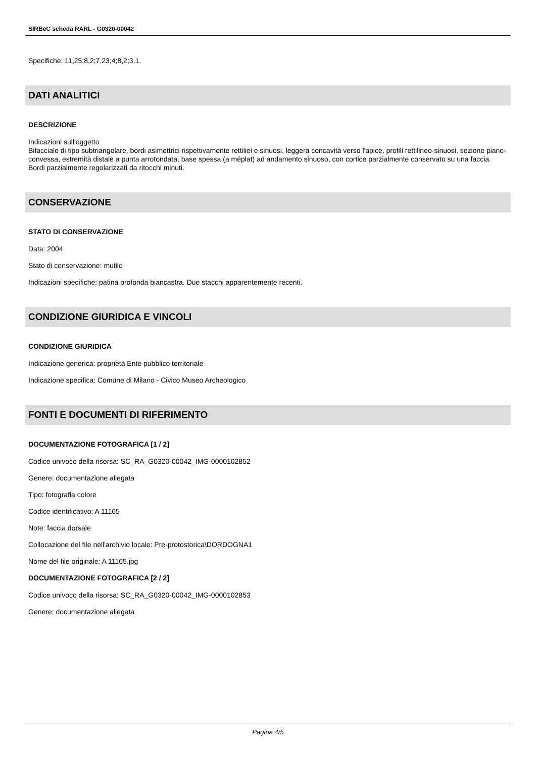SIRBeC scheda RARL - G0320-00042
Specifiche: 11,25;8,2;7,23;4;8,2;3,1.
DATI ANALITICI
DESCRIZIONE
Indicazioni sull'oggetto
Bifacciale di tipo subtriangolare, bordi asimettrici rispettivamente rettiliei e sinuosi, leggera concavità verso l'apice, profili rettilineo-sinuosi, sezione piano-convessa, estremità distale a punta arrotondata, base spessa (a méplat) ad andamento sinuoso, con cortice parzialmente conservato su una faccia. Bordi parzialmente regolarizzati da ritocchi minuti.
CONSERVAZIONE
STATO DI CONSERVAZIONE
Data: 2004
Stato di conservazione: mutilo
Indicazioni specifiche: patina profonda biancastra. Due stacchi apparentemente recenti.
CONDIZIONE GIURIDICA E VINCOLI
CONDIZIONE GIURIDICA
Indicazione generica: proprietà Ente pubblico territoriale
Indicazione specifica: Comune di Milano - Civico Museo Archeologico
FONTI E DOCUMENTI DI RIFERIMENTO
DOCUMENTAZIONE FOTOGRAFICA [1 / 2]
Codice univoco della risorsa: SC_RA_G0320-00042_IMG-0000102852
Genere: documentazione allegata
Tipo: fotografia colore
Codice identificativo: A 11165
Note: faccia dorsale
Collocazione del file nell'archivio locale: Pre-protostorica\DORDOGNA1
Nome del file originale: A 11165.jpg
DOCUMENTAZIONE FOTOGRAFICA [2 / 2]
Codice univoco della risorsa: SC_RA_G0320-00042_IMG-0000102853
Genere: documentazione allegata
Pagina 4/5